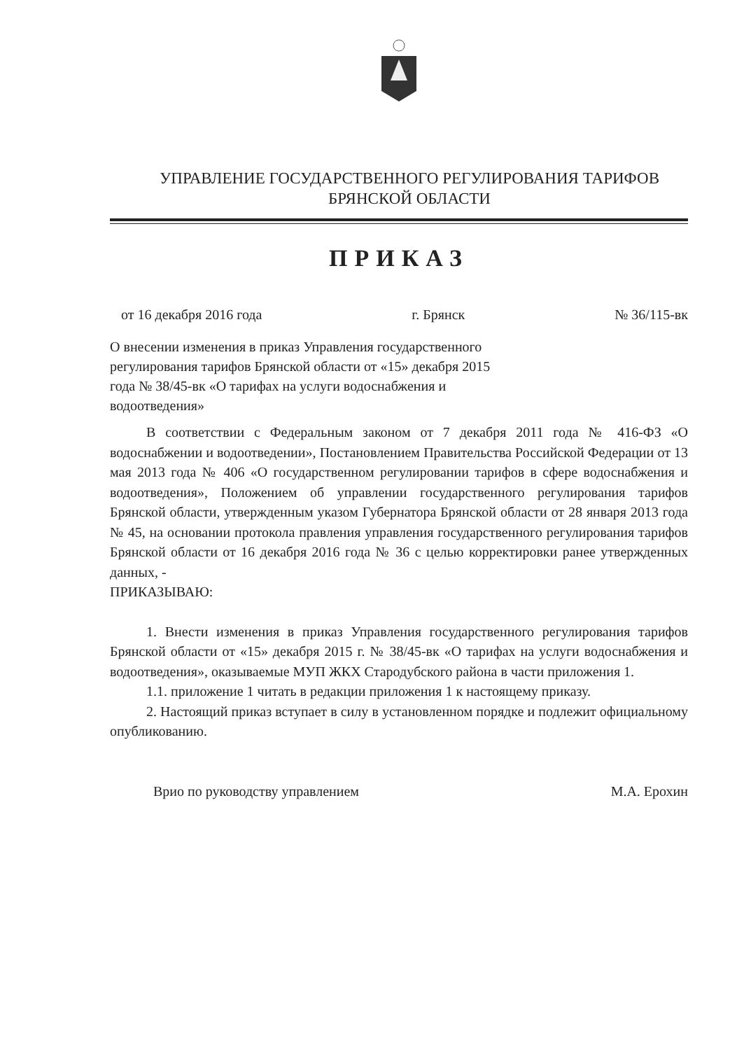УПРАВЛЕНИЕ ГОСУДАРСТВЕННОГО РЕГУЛИРОВАНИЯ ТАРИФОВ
БРЯНСКОЙ ОБЛАСТИ
ПРИКАЗ
от 16 декабря 2016 года г. Брянск № 36/115-вк
О внесении изменения в приказ Управления государственного регулирования тарифов Брянской области от «15» декабря 2015 года № 38/45-вк «О тарифах на услуги водоснабжения и водоотведения»
В соответствии с Федеральным законом от 7 декабря 2011 года № 416-ФЗ «О водоснабжении и водоотведении», Постановлением Правительства Российской Федерации от 13 мая 2013 года № 406 «О государственном регулировании тарифов в сфере водоснабжения и водоотведения», Положением об управлении государственного регулирования тарифов Брянской области, утвержденным указом Губернатора Брянской области от 28 января 2013 года № 45, на основании протокола правления управления государственного регулирования тарифов Брянской области от 16 декабря 2016 года № 36 с целью корректировки ранее утвержденных данных, -
ПРИКАЗЫВАЮ:
1. Внести изменения в приказ Управления государственного регулирования тарифов Брянской области от «15» декабря 2015 г. № 38/45-вк «О тарифах на услуги водоснабжения и водоотведения», оказываемые МУП ЖКХ Стародубского района в части приложения 1.
1.1. приложение 1 читать в редакции приложения 1 к настоящему приказу.
2. Настоящий приказ вступает в силу в установленном порядке и подлежит официальному опубликованию.
Врио по руководству управлением М.А. Ерохин